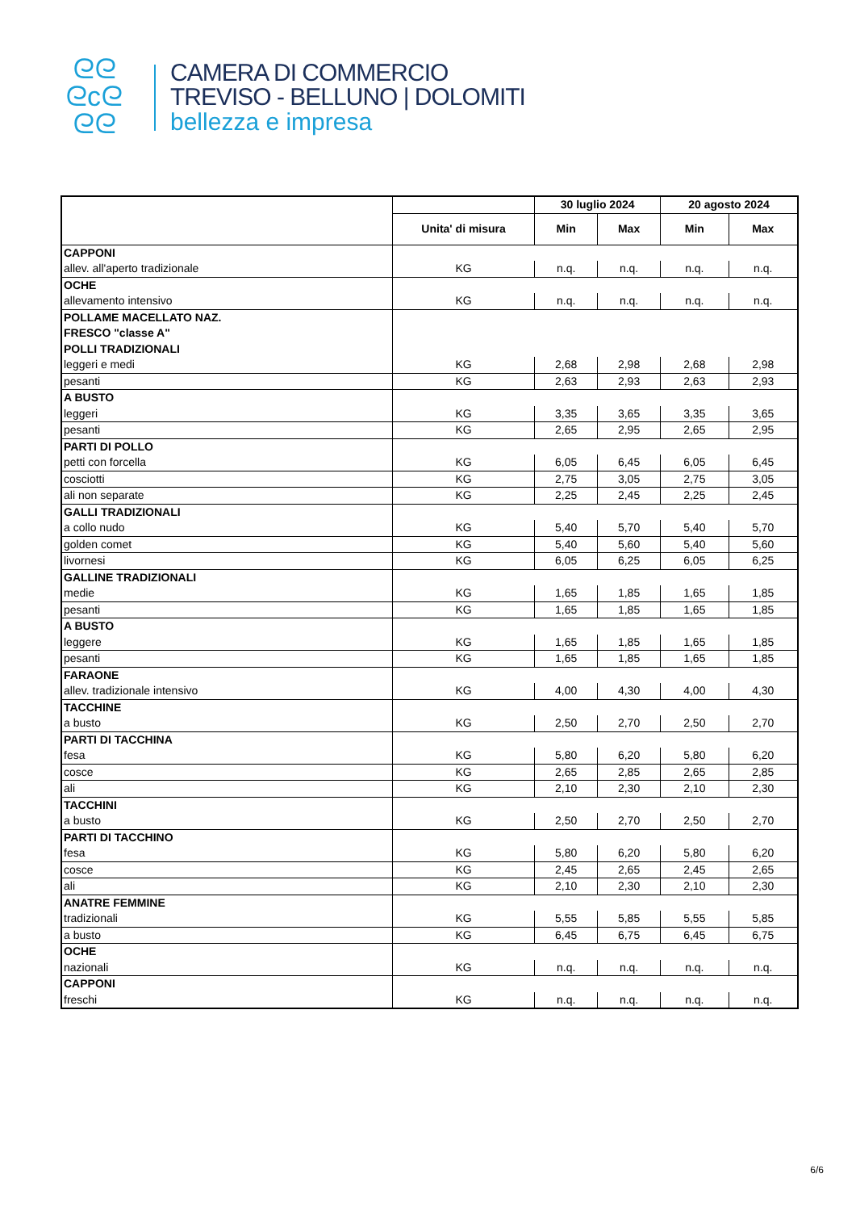ᘓᘓ
ᘓcᘓ
ᘓᘓ
CAMERA DI COMMERCIO
TREVISO - BELLUNO | DOLOMITI
bellezza e impresa
| | | 30 luglio 2024 | | 20 agosto 2024 | |
| --- | --- | --- | --- | --- | --- |
| | Unita' di misura | Min | Max | Min | Max |
| CAPPONI | | | | | |
| allev. all'aperto tradizionale | KG | n.q. | n.q. | n.q. | n.q. |
| OCHE | | | | | |
| allevamento intensivo | KG | n.q. | n.q. | n.q. | n.q. |
| POLLAME MACELLATO NAZ. | | | | | |
| FRESCO "classe A" | | | | | |
| POLLI TRADIZIONALI | | | | | |
| leggeri e medi | KG | 2,68 | 2,98 | 2,68 | 2,98 |
| pesanti | KG | 2,63 | 2,93 | 2,63 | 2,93 |
| A BUSTO | | | | | |
| leggeri | KG | 3,35 | 3,65 | 3,35 | 3,65 |
| pesanti | KG | 2,65 | 2,95 | 2,65 | 2,95 |
| PARTI DI POLLO | | | | | |
| petti con forcella | KG | 6,05 | 6,45 | 6,05 | 6,45 |
| cosciotti | KG | 2,75 | 3,05 | 2,75 | 3,05 |
| ali non separate | KG | 2,25 | 2,45 | 2,25 | 2,45 |
| GALLI TRADIZIONALI | | | | | |
| a collo nudo | KG | 5,40 | 5,70 | 5,40 | 5,70 |
| golden comet | KG | 5,40 | 5,60 | 5,40 | 5,60 |
| livornesi | KG | 6,05 | 6,25 | 6,05 | 6,25 |
| GALLINE TRADIZIONALI | | | | | |
| medie | KG | 1,65 | 1,85 | 1,65 | 1,85 |
| pesanti | KG | 1,65 | 1,85 | 1,65 | 1,85 |
| A BUSTO | | | | | |
| leggere | KG | 1,65 | 1,85 | 1,65 | 1,85 |
| pesanti | KG | 1,65 | 1,85 | 1,65 | 1,85 |
| FARAONE | | | | | |
| allev. tradizionale intensivo | KG | 4,00 | 4,30 | 4,00 | 4,30 |
| TACCHINE | | | | | |
| a busto | KG | 2,50 | 2,70 | 2,50 | 2,70 |
| PARTI DI TACCHINA | | | | | |
| fesa | KG | 5,80 | 6,20 | 5,80 | 6,20 |
| cosce | KG | 2,65 | 2,85 | 2,65 | 2,85 |
| ali | KG | 2,10 | 2,30 | 2,10 | 2,30 |
| TACCHINI | | | | | |
| a busto | KG | 2,50 | 2,70 | 2,50 | 2,70 |
| PARTI DI TACCHINO | | | | | |
| fesa | KG | 5,80 | 6,20 | 5,80 | 6,20 |
| cosce | KG | 2,45 | 2,65 | 2,45 | 2,65 |
| ali | KG | 2,10 | 2,30 | 2,10 | 2,30 |
| ANATRE FEMMINE | | | | | |
| tradizionali | KG | 5,55 | 5,85 | 5,55 | 5,85 |
| a busto | KG | 6,45 | 6,75 | 6,45 | 6,75 |
| OCHE | | | | | |
| nazionali | KG | n.q. | n.q. | n.q. | n.q. |
| CAPPONI | | | | | |
| freschi | KG | n.q. | n.q. | n.q. | n.q. |
6/6